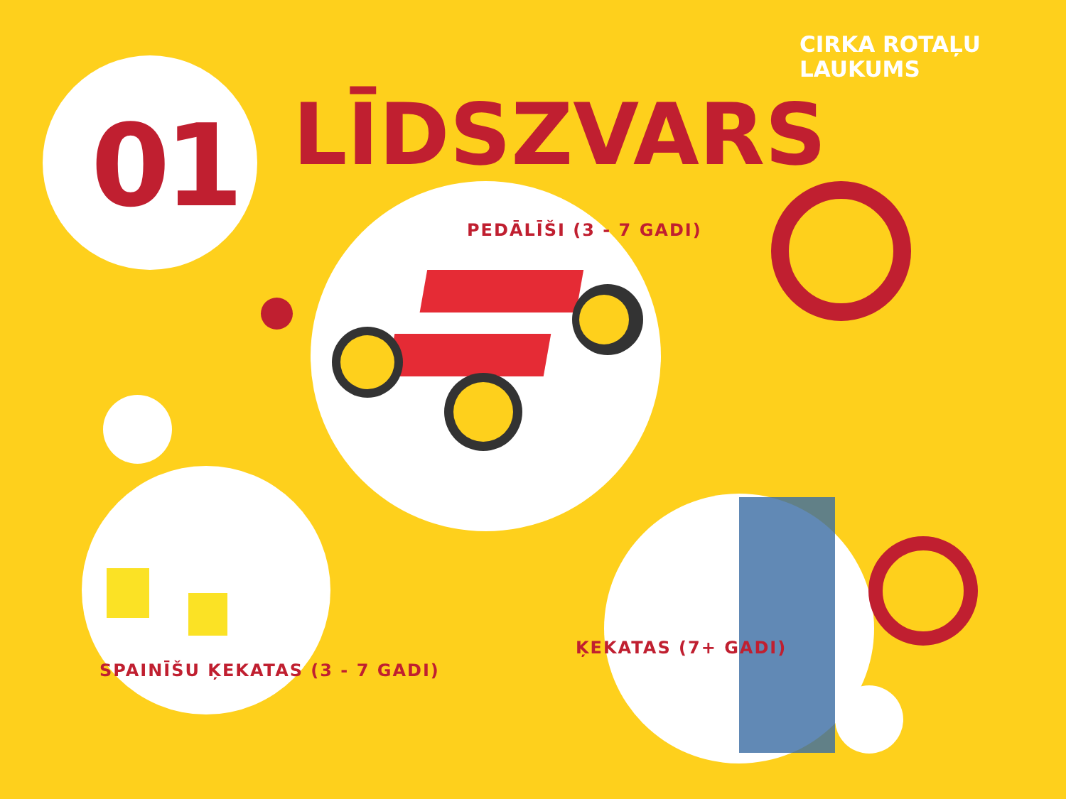CIRKA ROTAĻU
LAUKUMS
01 LĪDSZVARS
PEDĀLĪŠI (3 - 7 GADI)
SPAINĪŠU ĶEKATAS (3 - 7 GADI)
ĶEKATAS (7+ GADI)